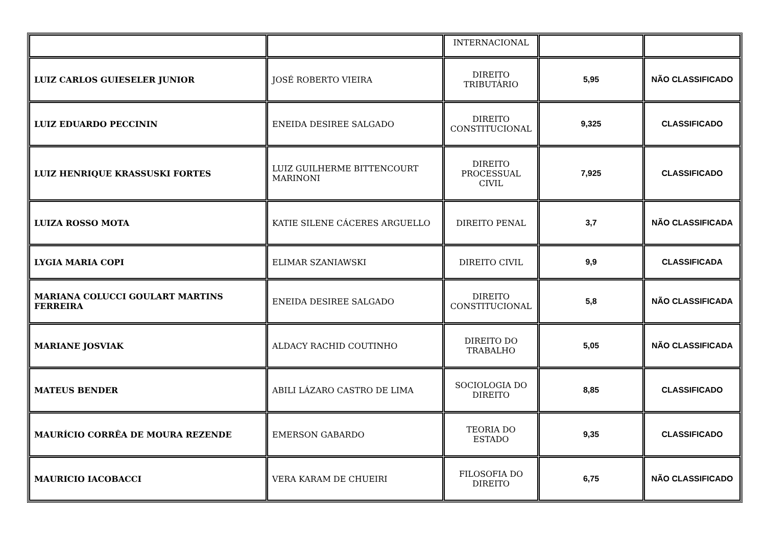| | | INTERNACIONAL | | |
| LUIZ CARLOS GUIESELER JUNIOR | JOSÉ ROBERTO VIEIRA | DIREITO TRIBUTÁRIO | 5,95 | NÃO CLASSIFICADO |
| LUIZ EDUARDO PECCININ | ENEIDA DESIREE SALGADO | DIREITO CONSTITUCIONAL | 9,325 | CLASSIFICADO |
| LUIZ HENRIQUE KRASSUSKI FORTES | LUIZ GUILHERME BITTENCOURT MARINONI | DIREITO PROCESSUAL CIVIL | 7,925 | CLASSIFICADO |
| LUIZA ROSSO MOTA | KATIE SILENE CÁCERES ARGUELLO | DIREITO PENAL | 3,7 | NÃO CLASSIFICADA |
| LYGIA MARIA COPI | ELIMAR SZANIAWSKI | DIREITO CIVIL | 9,9 | CLASSIFICADA |
| MARIANA COLUCCI GOULART MARTINS FERREIRA | ENEIDA DESIREE SALGADO | DIREITO CONSTITUCIONAL | 5,8 | NÃO CLASSIFICADA |
| MARIANE JOSVIAK | ALDACY RACHID COUTINHO | DIREITO DO TRABALHO | 5,05 | NÃO CLASSIFICADA |
| MATEUS BENDER | ABILI LÁZARO CASTRO DE LIMA | SOCIOLOGIA DO DIREITO | 8,85 | CLASSIFICADO |
| MAURÍCIO CORRÊA DE MOURA REZENDE | EMERSON GABARDO | TEORIA DO ESTADO | 9,35 | CLASSIFICADO |
| MAURICIO IACOBACCI | VERA KARAM DE CHUEIRI | FILOSOFIA DO DIREITO | 6,75 | NÃO CLASSIFICADO |